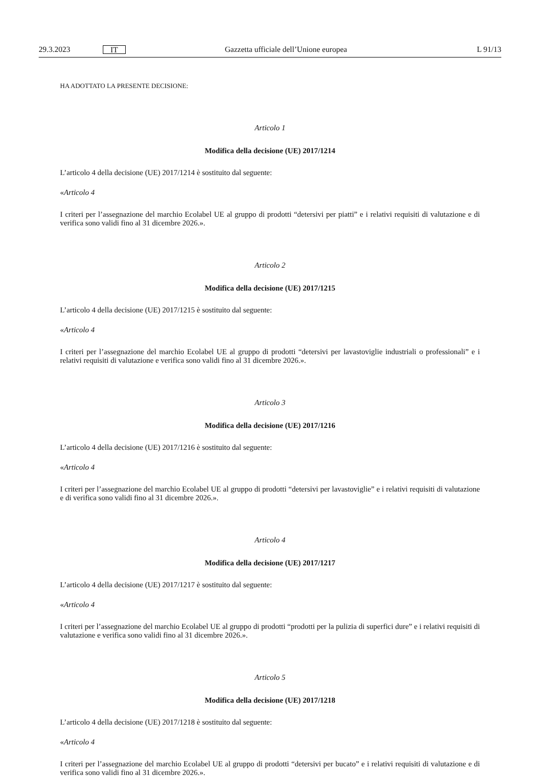29.3.2023 IT Gazzetta ufficiale dell’Unione europea L 91/13
HA ADOTTATO LA PRESENTE DECISIONE:
Articolo 1
Modifica della decisione (UE) 2017/1214
L’articolo 4 della decisione (UE) 2017/1214 è sostituito dal seguente:
«Articolo 4
I criteri per l’assegnazione del marchio Ecolabel UE al gruppo di prodotti “detersivi per piatti” e i relativi requisiti di valutazione e di verifica sono validi fino al 31 dicembre 2026.».
Articolo 2
Modifica della decisione (UE) 2017/1215
L’articolo 4 della decisione (UE) 2017/1215 è sostituito dal seguente:
«Articolo 4
I criteri per l’assegnazione del marchio Ecolabel UE al gruppo di prodotti “detersivi per lavastoviglie industriali o professionali” e i relativi requisiti di valutazione e verifica sono validi fino al 31 dicembre 2026.».
Articolo 3
Modifica della decisione (UE) 2017/1216
L’articolo 4 della decisione (UE) 2017/1216 è sostituito dal seguente:
«Articolo 4
I criteri per l’assegnazione del marchio Ecolabel UE al gruppo di prodotti “detersivi per lavastoviglie” e i relativi requisiti di valutazione e di verifica sono validi fino al 31 dicembre 2026.».
Articolo 4
Modifica della decisione (UE) 2017/1217
L’articolo 4 della decisione (UE) 2017/1217 è sostituito dal seguente:
«Articolo 4
I criteri per l’assegnazione del marchio Ecolabel UE al gruppo di prodotti “prodotti per la pulizia di superfici dure” e i relativi requisiti di valutazione e verifica sono validi fino al 31 dicembre 2026.».
Articolo 5
Modifica della decisione (UE) 2017/1218
L’articolo 4 della decisione (UE) 2017/1218 è sostituito dal seguente:
«Articolo 4
I criteri per l’assegnazione del marchio Ecolabel UE al gruppo di prodotti “detersivi per bucato” e i relativi requisiti di valutazione e di verifica sono validi fino al 31 dicembre 2026.».